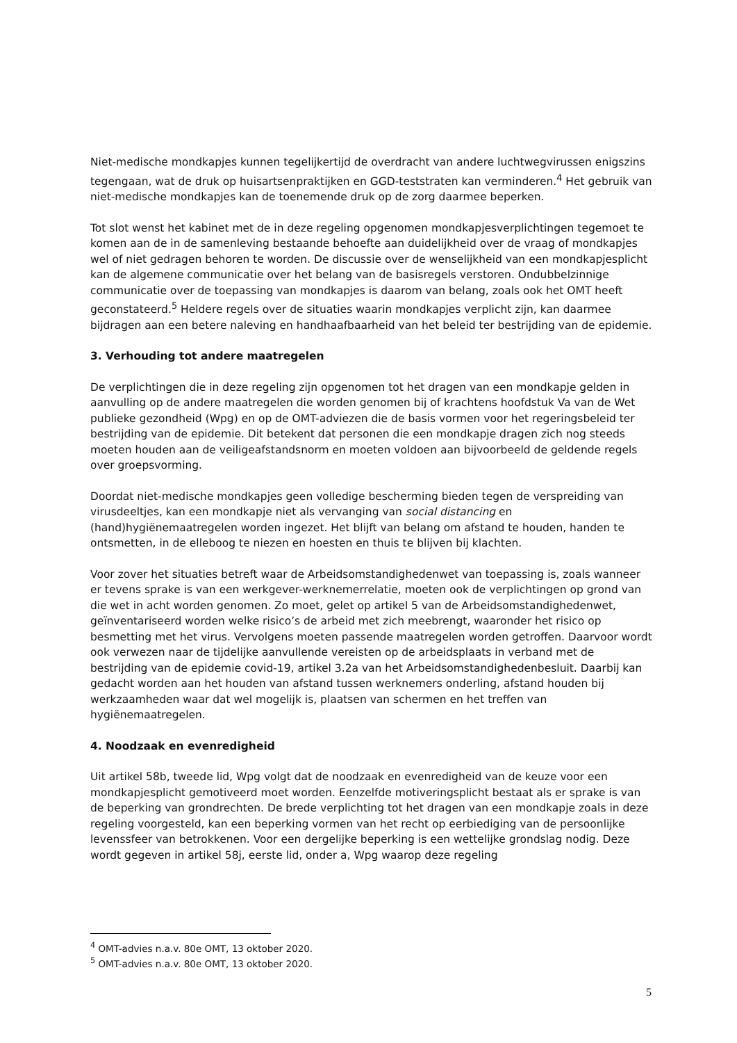Niet-medische mondkapjes kunnen tegelijkertijd de overdracht van andere luchtwegvirussen enigszins tegengaan, wat de druk op huisartsenpraktijken en GGD-teststraten kan verminderen.<sup>4</sup> Het gebruik van niet-medische mondkapjes kan de toenemende druk op de zorg daarmee beperken.
Tot slot wenst het kabinet met de in deze regeling opgenomen mondkapjesverplichtingen tegemoet te komen aan de in de samenleving bestaande behoefte aan duidelijkheid over de vraag of mondkapjes wel of niet gedragen behoren te worden. De discussie over de wenselijkheid van een mondkapjesplicht kan de algemene communicatie over het belang van de basisregels verstoren. Ondubbelzinnige communicatie over de toepassing van mondkapjes is daarom van belang, zoals ook het OMT heeft geconstateerd.<sup>5</sup> Heldere regels over de situaties waarin mondkapjes verplicht zijn, kan daarmee bijdragen aan een betere naleving en handhaafbaarheid van het beleid ter bestrijding van de epidemie.
3. Verhouding tot andere maatregelen
De verplichtingen die in deze regeling zijn opgenomen tot het dragen van een mondkapje gelden in aanvulling op de andere maatregelen die worden genomen bij of krachtens hoofdstuk Va van de Wet publieke gezondheid (Wpg) en op de OMT-adviezen die de basis vormen voor het regeringsbeleid ter bestrijding van de epidemie. Dit betekent dat personen die een mondkapje dragen zich nog steeds moeten houden aan de veiligeafstandsnorm en moeten voldoen aan bijvoorbeeld de geldende regels over groepsvorming.
Doordat niet-medische mondkapjes geen volledige bescherming bieden tegen de verspreiding van virusdeeltjes, kan een mondkapje niet als vervanging van social distancing en (hand)hygiënemaatregelen worden ingezet. Het blijft van belang om afstand te houden, handen te ontsmetten, in de elleboog te niezen en hoesten en thuis te blijven bij klachten.
Voor zover het situaties betreft waar de Arbeidsomstandighedenwet van toepassing is, zoals wanneer er tevens sprake is van een werkgever-werknemerrelatie, moeten ook de verplichtingen op grond van die wet in acht worden genomen. Zo moet, gelet op artikel 5 van de Arbeidsomstandighedenwet, geïnventariseerd worden welke risico’s de arbeid met zich meebrengt, waaronder het risico op besmetting met het virus. Vervolgens moeten passende maatregelen worden getroffen. Daarvoor wordt ook verwezen naar de tijdelijke aanvullende vereisten op de arbeidsplaats in verband met de bestrijding van de epidemie covid-19, artikel 3.2a van het Arbeidsomstandighedenbesluit. Daarbij kan gedacht worden aan het houden van afstand tussen werknemers onderling, afstand houden bij werkzaamheden waar dat wel mogelijk is, plaatsen van schermen en het treffen van hygiënemaatregelen.
4. Noodzaak en evenredigheid
Uit artikel 58b, tweede lid, Wpg volgt dat de noodzaak en evenredigheid van de keuze voor een mondkapjesplicht gemotiveerd moet worden. Eenzelfde motiveringsplicht bestaat als er sprake is van de beperking van grondrechten. De brede verplichting tot het dragen van een mondkapje zoals in deze regeling voorgesteld, kan een beperking vormen van het recht op eerbiediging van de persoonlijke levenssfeer van betrokkenen. Voor een dergelijke beperking is een wettelijke grondslag nodig. Deze wordt gegeven in artikel 58j, eerste lid, onder a, Wpg waarop deze regeling
<sup>4</sup> OMT-advies n.a.v. 80e OMT, 13 oktober 2020.
<sup>5</sup> OMT-advies n.a.v. 80e OMT, 13 oktober 2020.
5